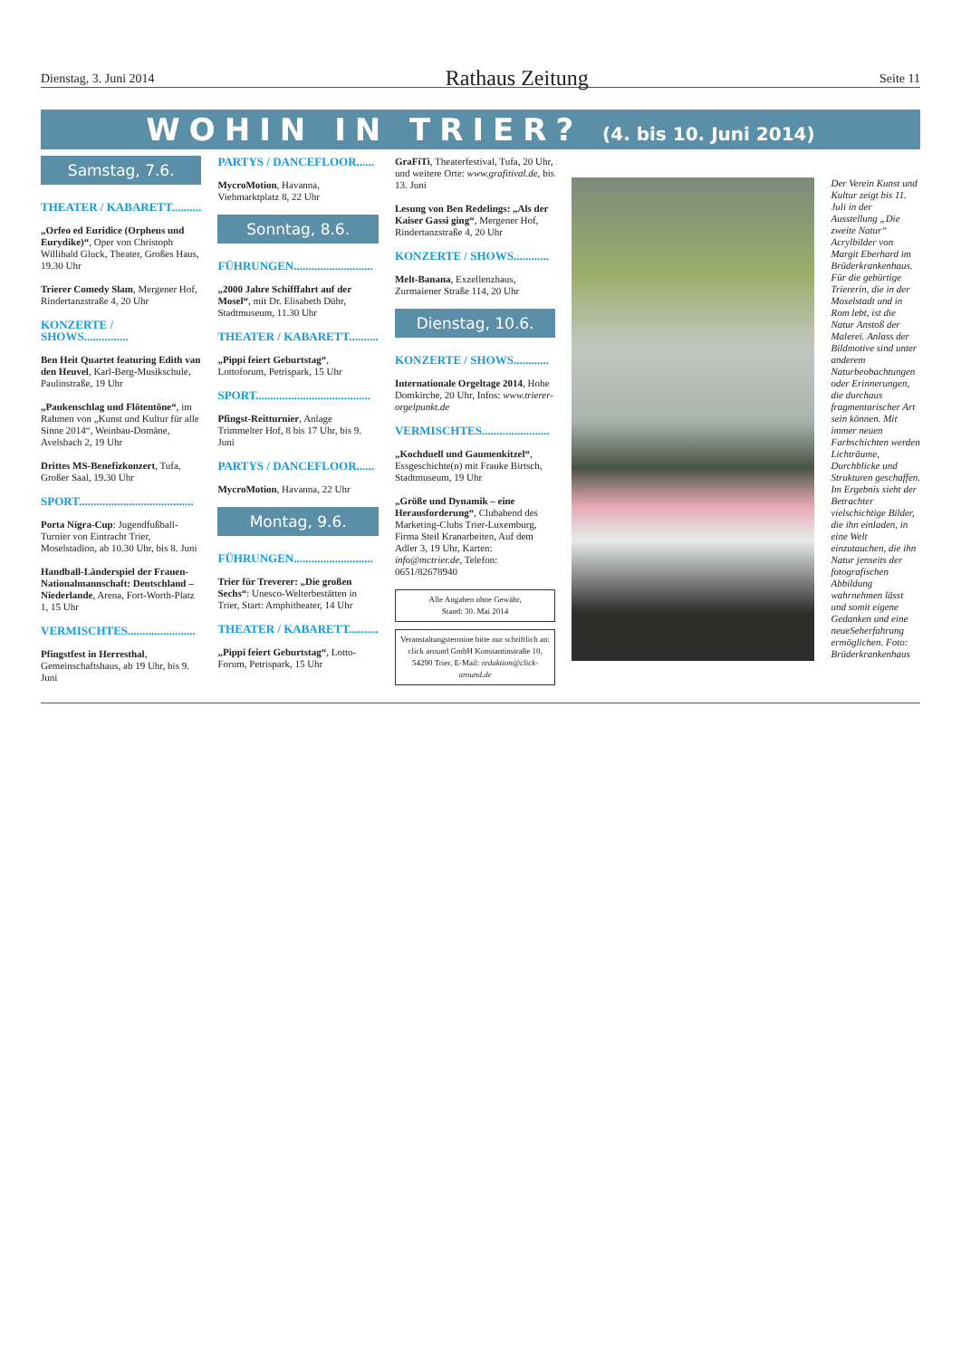Dienstag, 3. Juni 2014
Rathaus Zeitung
Seite 11
WOHIN IN TRIER? (4. bis 10. Juni 2014)
Samstag, 7.6.
THEATER / KABARETT..........
„Orfeo ed Euridice (Orpheus und Eurydike)“, Oper von Christoph Willibald Gluck, Theater, Großes Haus, 19.30 Uhr
Trierer Comedy Slam, Mergener Hof, Rindertanzstraße 4, 20 Uhr
KONZERTE / SHOWS...............
Ben Heit Quartet featuring Edith van den Heuvel, Karl-Berg-Musikschule, Paulinstraße, 19 Uhr
„Paukenschlag und Flötentöne“, im Rahmen von „Kunst und Kultur für alle Sinne 2014“, Weinbau-Domäne, Avelsbach 2, 19 Uhr
Drittes MS-Benefizkonzert, Tufa, Großer Saal, 19.30 Uhr
SPORT.......................................
Porta Nigra-Cup: Jugendfußball-Turnier von Eintracht Trier, Moselstadion, ab 10.30 Uhr, bis 8. Juni
Handball-Länderspiel der Frauen-Nationalmannschaft: Deutschland – Niederlande, Arena, Fort-Worth-Platz 1, 15 Uhr
VERMISCHTES.......................
Pfingstfest in Herresthal, Gemeinschaftshaus, ab 19 Uhr, bis 9. Juni
PARTYS / DANCEFLOOR......
MycroMotion, Havanna, Viehmarktplatz 8, 22 Uhr
Sonntag, 8.6.
FÜHRUNGEN...........................
„2000 Jahre Schifffahrt auf der Mosel“, mit Dr. Elisabeth Dühr, Stadtmuseum, 11.30 Uhr
THEATER / KABARETT..........
„Pippi feiert Geburtstag“, Lottoforum, Petrispark, 15 Uhr
SPORT.......................................
Pfingst-Reitturnier, Anlage Trimmelter Hof, 8 bis 17 Uhr, bis 9. Juni
PARTYS / DANCEFLOOR......
MycroMotion, Havanna, 22 Uhr
Montag, 9.6.
FÜHRUNGEN...........................
Trier für Treverer: „Die großen Sechs“: Unesco-Welterbestätten in Trier, Start: Amphitheater, 14 Uhr
THEATER / KABARETT..........
„Pippi feiert Geburtstag“, Lotto-Forum, Petrispark, 15 Uhr
GraFiTi, Theaterfestival, Tufa, 20 Uhr, und weitere Orte: www.grafitival.de, bis 13. Juni
Lesung von Ben Redelings: „Als der Kaiser Gassi ging“, Mergener Hof, Rindertanzstraße 4, 20 Uhr
KONZERTE / SHOWS............
Melt-Banana, Exzellenzhaus, Zurmaiener Straße 114, 20 Uhr
Dienstag, 10.6.
KONZERTE / SHOWS............
Internationale Orgeltage 2014, Hohe Domkirche, 20 Uhr, Infos: www.trierer-orgelpunkt.de
VERMISCHTES.......................
„Kochduell und Gaumenkitzel“, Essgeschichte(n) mit Frauke Birtsch, Stadtmuseum, 19 Uhr
„Größe und Dynamik – eine Herausforderung“, Clubabend des Marketing-Clubs Trier-Luxemburg, Firma Steil Kranarbeiten, Auf dem Adler 3, 19 Uhr, Karten: info@mctrier.de, Telefon: 0651/82678940
Alle Angaben ohne Gewähr,
Stand: 30. Mai 2014
Veranstaltungstermine bitte nur schriftlich an: click around GmbH Konstantinstraße 10, 54290 Trier, E-Mail: redaktion@click-around.de
Der Verein Kunst und Kultur zeigt bis 11. Juli in der Ausstellung „Die zweite Natur“ Acrylbilder von Margit Eberhard im Brüderkrankenhaus. Für die gebürtige Triererin, die in der Moselstadt und in Rom lebt, ist die Natur Anstoß der Malerei. Anlass der Bildmotive sind unter anderem Naturbeobachtungen oder Erinnerungen, die durchaus fragmentarischer Art sein können. Mit immer neuen Farbschichten werden Lichträume, Durchblicke und Strukturen geschaffen. Im Ergebnis sieht der Betrachter vielschichtige Bilder, die ihn einladen, in eine Welt einzutauchen, die ihn Natur jenseits der fotografischen Abbildung wahrnehmen lässt und somit eigene Gedanken und eine neueSeherfahrung ermöglichen. Foto: Brüderkrankenhaus